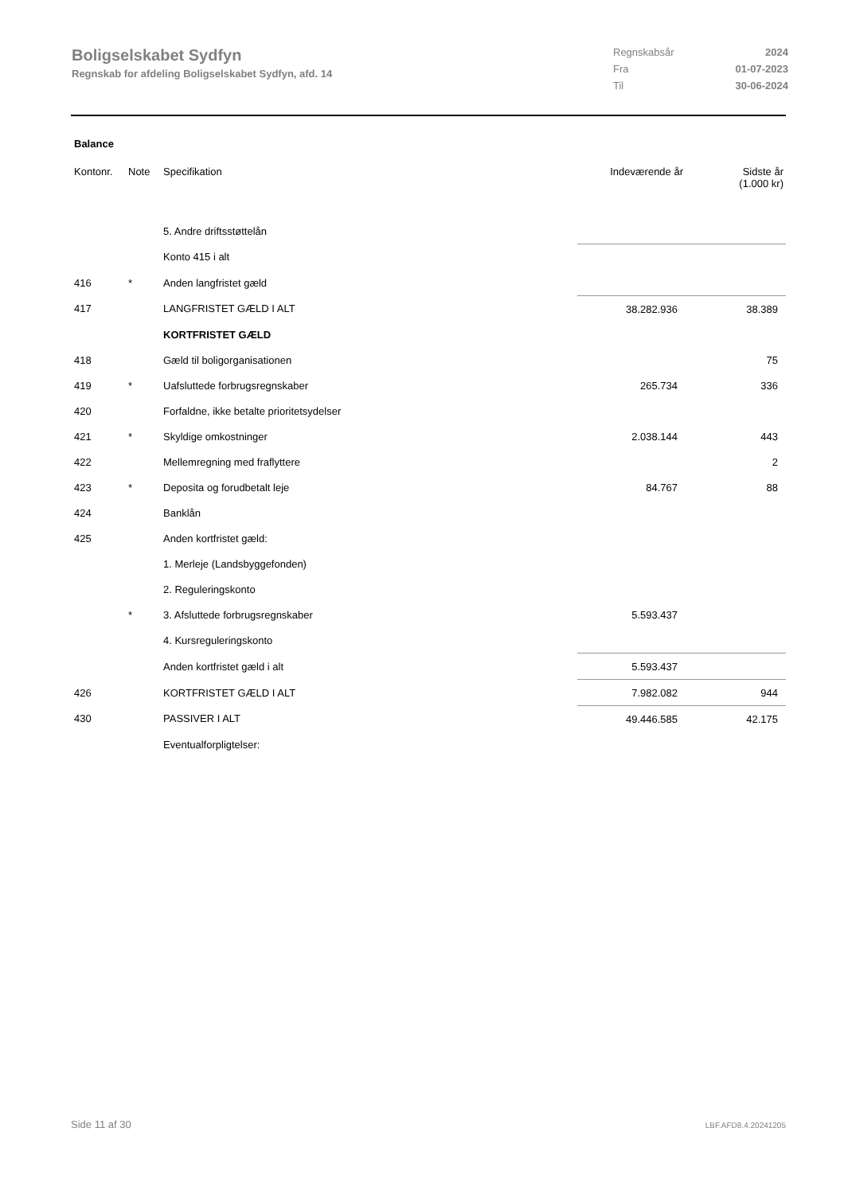Boligselskabet Sydfyn
Regnskab for afdeling Boligselskabet Sydfyn, afd. 14
Regnskabsår 2024
Fra 01-07-2023
Til 30-06-2024
Balance
| Kontonr. | Note | Specifikation | Indeværende år | Sidste år (1.000 kr) |
| --- | --- | --- | --- | --- |
| | | 5. Andre driftsstøttelån | | |
| | | Konto 415 i alt | | |
| 416 | * | Anden langfristet gæld | | |
| 417 | | LANGFRISTET GÆLD I ALT | 38.282.936 | 38.389 |
| | | KORTFRISTET GÆLD | | |
| 418 | | Gæld til boligorganisationen | | 75 |
| 419 | * | Uafsluttede forbrugsregnskaber | 265.734 | 336 |
| 420 | | Forfaldne, ikke betalte prioritetsydelser | | |
| 421 | * | Skyldige omkostninger | 2.038.144 | 443 |
| 422 | | Mellemregning med fraflyttere | | 2 |
| 423 | * | Deposita og forudbetalt leje | 84.767 | 88 |
| 424 | | Banklån | | |
| 425 | | Anden kortfristet gæld: | | |
| | | 1. Merleje (Landsbyggefonden) | | |
| | | 2. Reguleringskonto | | |
| | * | 3. Afsluttede forbrugsregnskaber | 5.593.437 | |
| | | 4. Kursreguleringskonto | | |
| | | Anden kortfristet gæld i alt | 5.593.437 | |
| 426 | | KORTFRISTET GÆLD I ALT | 7.982.082 | 944 |
| 430 | | PASSIVER I ALT | 49.446.585 | 42.175 |
| | | Eventualforpligtelser: | | |
Side 11 af 30 LBF.AFD8.4.20241205